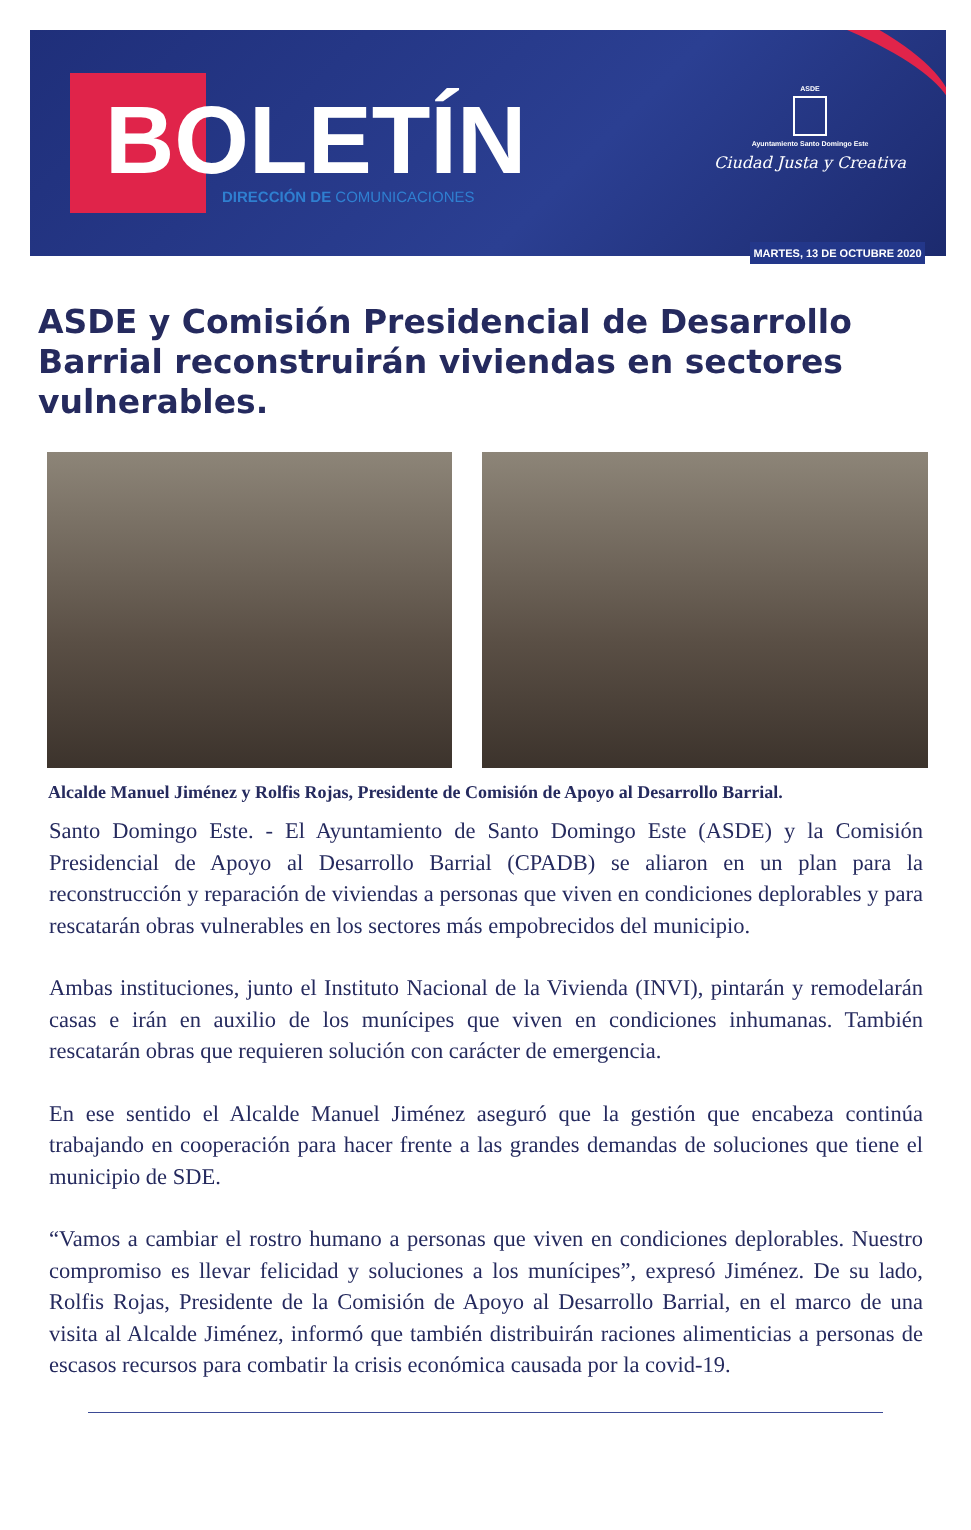BOLETÍN
DIRECCIÓN DE COMUNICACIONES
ASDE
Ayuntamiento Santo Domingo Este
Ciudad Justa y Creativa
MARTES, 13 DE OCTUBRE 2020
ASDE y Comisión Presidencial de Desarrollo Barrial reconstruirán viviendas en sectores vulnerables.
Alcalde Manuel Jiménez y Rolfis Rojas, Presidente de Comisión de Apoyo al Desarrollo Barrial.
Santo Domingo Este. - El Ayuntamiento de Santo Domingo Este (ASDE) y la Comisión Presidencial de Apoyo al Desarrollo Barrial (CPADB) se aliaron en un plan para la reconstrucción y reparación de viviendas a personas que viven en condiciones deplorables y para rescatarán obras vulnerables en los sectores más empobrecidos del municipio.
Ambas instituciones, junto el Instituto Nacional de la Vivienda (INVI), pintarán y remodelarán casas e irán en auxilio de los munícipes que viven en condiciones inhumanas. También rescatarán obras que requieren solución con carácter de emergencia.
En ese sentido el Alcalde Manuel Jiménez aseguró que la gestión que encabeza continúa trabajando en cooperación para hacer frente a las grandes demandas de soluciones que tiene el municipio de SDE.
“Vamos a cambiar el rostro humano a personas que viven en condiciones deplorables. Nuestro compromiso es llevar felicidad y soluciones a los munícipes”, expresó Jiménez. De su lado, Rolfis Rojas, Presidente de la Comisión de Apoyo al Desarrollo Barrial, en el marco de una visita al Alcalde Jiménez, informó que también distribuirán raciones alimenticias a personas de escasos recursos para combatir la crisis económica causada por la covid-19.